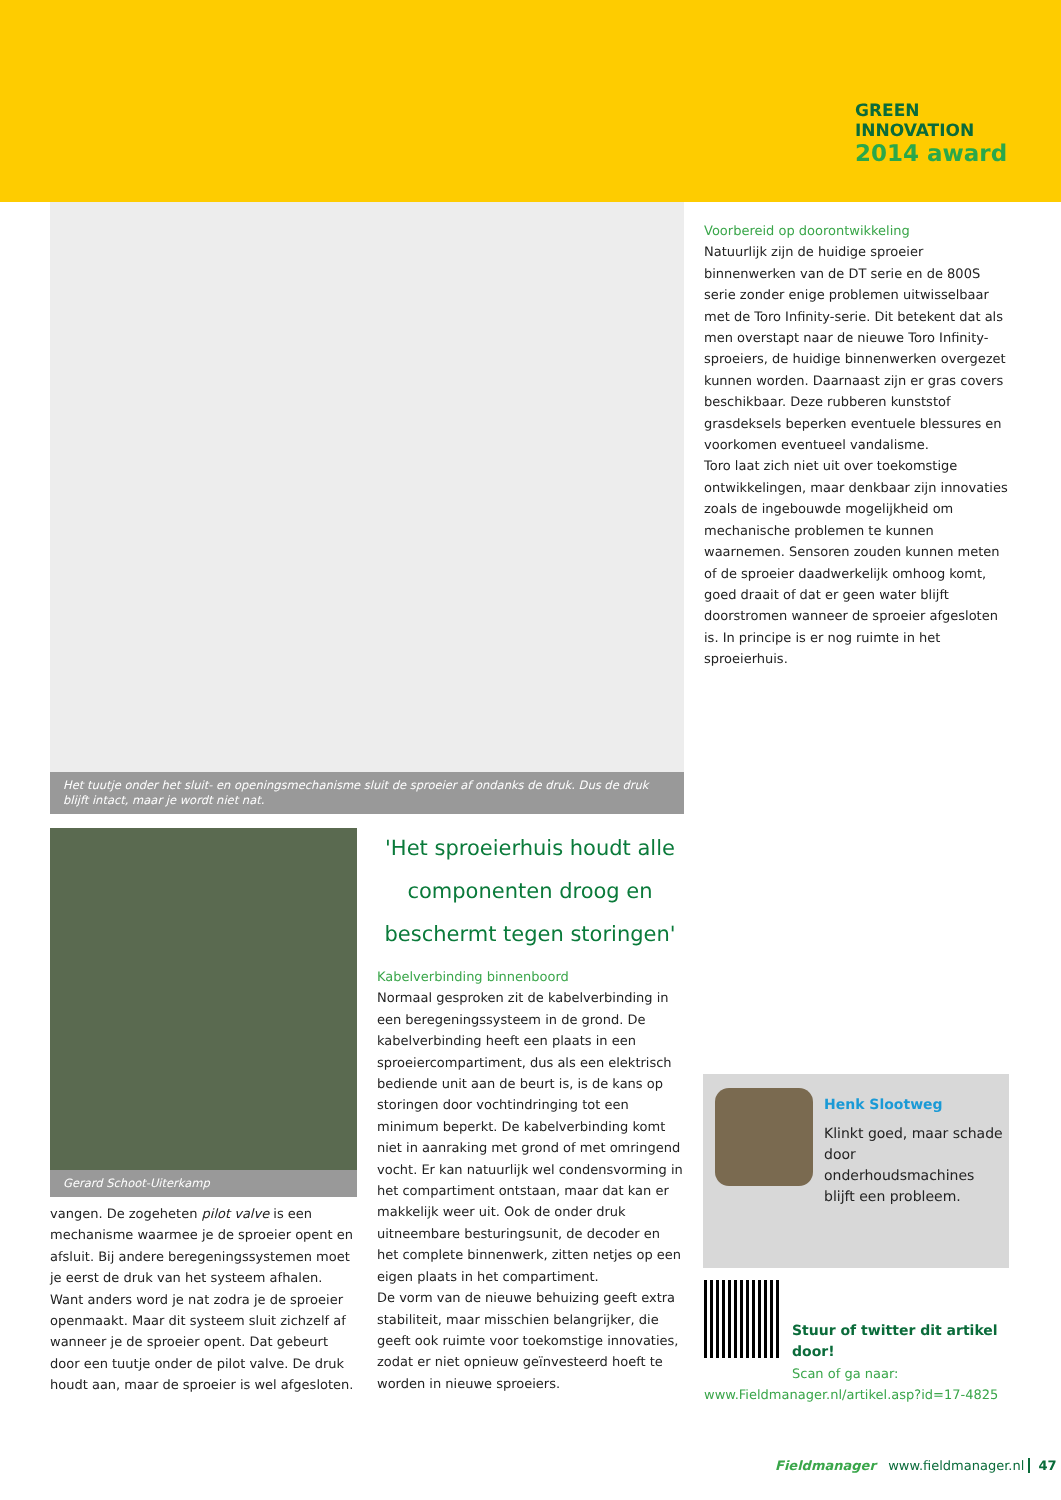GREEN
INNOVATION
2014 award
Het tuutje onder het sluit- en openingsmechanisme sluit de sproeier af ondanks de druk. Dus de druk blijft intact, maar je wordt niet nat.
Voorbereid op doorontwikkeling
Natuurlijk zijn de huidige sproeier binnenwerken van de DT serie en de 800S serie zonder enige problemen uitwisselbaar met de Toro Infinity-serie. Dit betekent dat als men overstapt naar de nieuwe Toro Infinity-sproeiers, de huidige binnenwerken overgezet kunnen worden. Daarnaast zijn er gras covers beschikbaar. Deze rubberen kunststof grasdeksels beperken eventuele blessures en voorkomen eventueel vandalisme.
Toro laat zich niet uit over toekomstige ontwikkelingen, maar denkbaar zijn innovaties zoals de ingebouwde mogelijkheid om mechanische problemen te kunnen waarnemen. Sensoren zouden kunnen meten of de sproeier daadwerkelijk omhoog komt, goed draait of dat er geen water blijft doorstromen wanneer de sproeier afgesloten is. In principe is er nog ruimte in het sproeierhuis.
Gerard Schoot-Uiterkamp
vangen. De zogeheten pilot valve is een mechanisme waarmee je de sproeier opent en afsluit. Bij andere beregeningssystemen moet je eerst de druk van het systeem afhalen. Want anders word je nat zodra je de sproeier openmaakt. Maar dit systeem sluit zichzelf af wanneer je de sproeier opent. Dat gebeurt door een tuutje onder de pilot valve. De druk houdt aan, maar de sproeier is wel afgesloten.
'Het sproeierhuis houdt alle componenten droog en beschermt tegen storingen'
Kabelverbinding binnenboord
Normaal gesproken zit de kabelverbinding in een beregeningssysteem in de grond. De kabelverbinding heeft een plaats in een sproeiercompartiment, dus als een elektrisch bediende unit aan de beurt is, is de kans op storingen door vochtindringing tot een minimum beperkt. De kabelverbinding komt niet in aanraking met grond of met omringend vocht. Er kan natuurlijk wel condensvorming in het compartiment ontstaan, maar dat kan er makkelijk weer uit. Ook de onder druk uitneembare besturingsunit, de decoder en het complete binnenwerk, zitten netjes op een eigen plaats in het compartiment.
De vorm van de nieuwe behuizing geeft extra stabiliteit, maar misschien belangrijker, die geeft ook ruimte voor toekomstige innovaties, zodat er niet opnieuw geïnvesteerd hoeft te worden in nieuwe sproeiers.
Henk Slootweg
Klinkt goed, maar schade door onderhoudsmachines blijft een probleem.
Stuur of twitter dit artikel door!
Scan of ga naar:
www.Fieldmanager.nl/artikel.asp?id=17-4825
Fieldmanager www.fieldmanager.nl 47